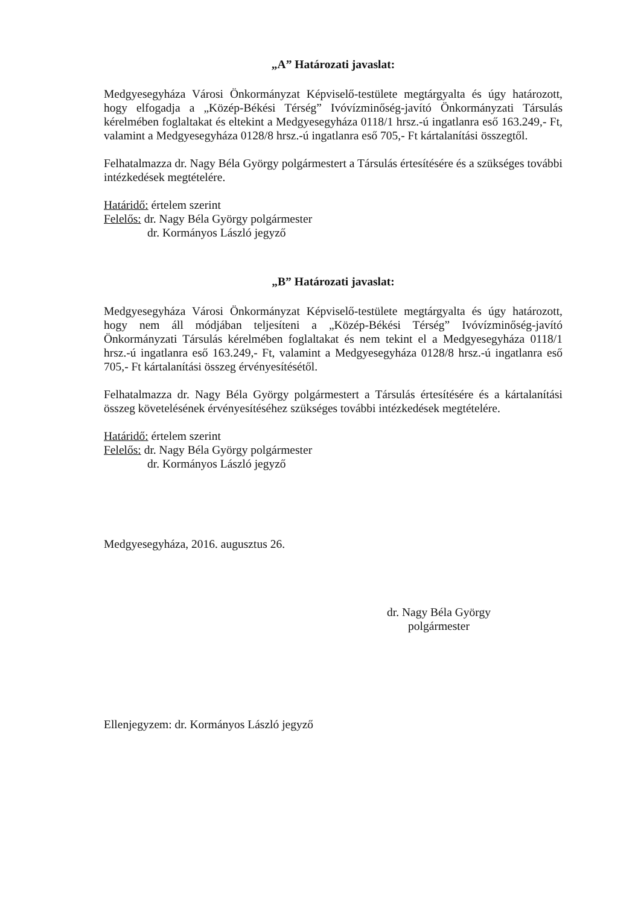„A” Határozati javaslat:
Medgyesegyháza Városi Önkormányzat Képviselő-testülete megtárgyalta és úgy határozott, hogy elfogadja a „Közép-Békési Térség” Ivóvízminőség-javító Önkormányzati Társulás kérelmében foglaltakat és eltekint a Medgyesegyháza 0118/1 hrsz.-ú ingatlanra eső 163.249,- Ft, valamint a Medgyesegyháza 0128/8 hrsz.-ú ingatlanra eső 705,- Ft kártalanítási összegtől.
Felhatalmazza dr. Nagy Béla György polgármestert a Társulás értesítésére és a szükséges további intézkedések megtételére.
Határidő: értelem szerint
Felelős: dr. Nagy Béla György polgármester
dr. Kormányos László jegyző
„B” Határozati javaslat:
Medgyesegyháza Városi Önkormányzat Képviselő-testülete megtárgyalta és úgy határozott, hogy nem áll módjában teljesíteni a „Közép-Békési Térség” Ivóvízminőség-javító Önkormányzati Társulás kérelmében foglaltakat és nem tekint el a Medgyesegyháza 0118/1 hrsz.-ú ingatlanra eső 163.249,- Ft, valamint a Medgyesegyháza 0128/8 hrsz.-ú ingatlanra eső 705,- Ft kártalanítási összeg érvényesítésétől.
Felhatalmazza dr. Nagy Béla György polgármestert a Társulás értesítésére és a kártalanítási összeg követelésének érvényesítéséhez szükséges további intézkedések megtételére.
Határidő: értelem szerint
Felelős: dr. Nagy Béla György polgármester
dr. Kormányos László jegyző
Medgyesegyháza, 2016. augusztus 26.
dr. Nagy Béla György
polgármester
Ellenjegyzem: dr. Kormányos László jegyző